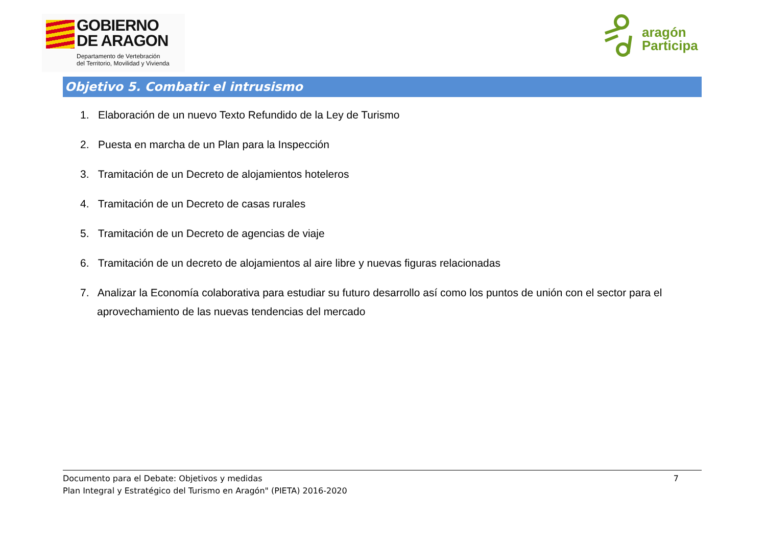GOBIERNO
DE ARAGON
Departamento de Vertebración
del Territorio, Movilidad y Vivienda
aragón
Participa
Objetivo 5. Combatir el intrusismo
1. Elaboración de un nuevo Texto Refundido de la Ley de Turismo
2. Puesta en marcha de un Plan para la Inspección
3. Tramitación de un Decreto de alojamientos hoteleros
4. Tramitación de un Decreto de casas rurales
5. Tramitación de un Decreto de agencias de viaje
6. Tramitación de un decreto de alojamientos al aire libre y nuevas figuras relacionadas
7. Analizar la Economía colaborativa para estudiar su futuro desarrollo así como los puntos de unión con el sector para el aprovechamiento de las nuevas tendencias del mercado
Documento para el Debate: Objetivos y medidas
Plan Integral y Estratégico del Turismo en Aragón" (PIETA) 2016-2020
7